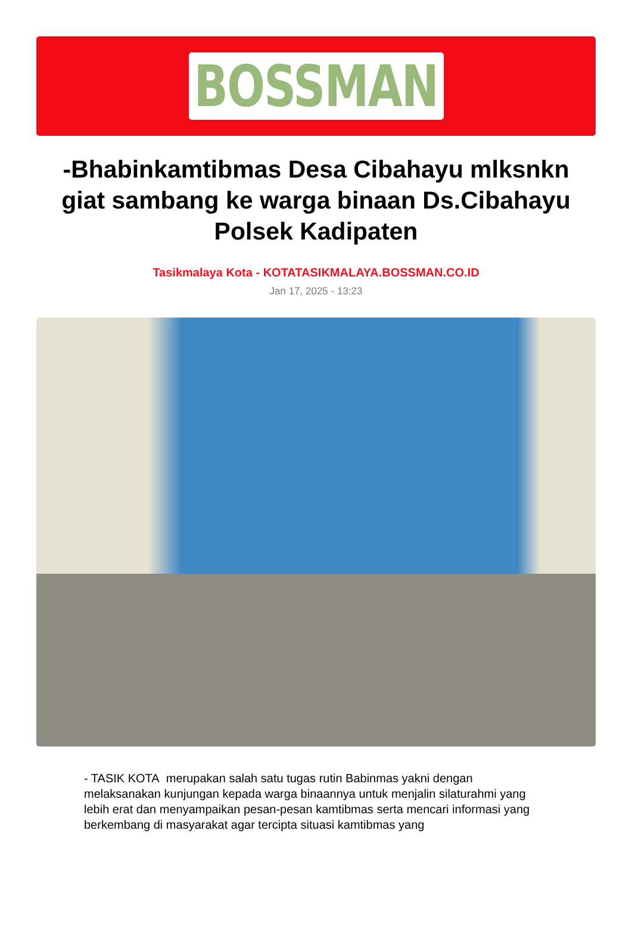BOSSMAN
-Bhabinkamtibmas Desa Cibahayu mlksnkn giat sambang ke warga binaan Ds.Cibahayu Polsek Kadipaten
Tasikmalaya Kota - KOTATASIKMALAYA.BOSSMAN.CO.ID
Jan 17, 2025 - 13:23
- TASIK KOTA merupakan salah satu tugas rutin Babinmas yakni dengan melaksanakan kunjungan kepada warga binaannya untuk menjalin silaturahmi yang lebih erat dan menyampaikan pesan-pesan kamtibmas serta mencari informasi yang berkembang di masyarakat agar tercipta situasi kamtibmas yang